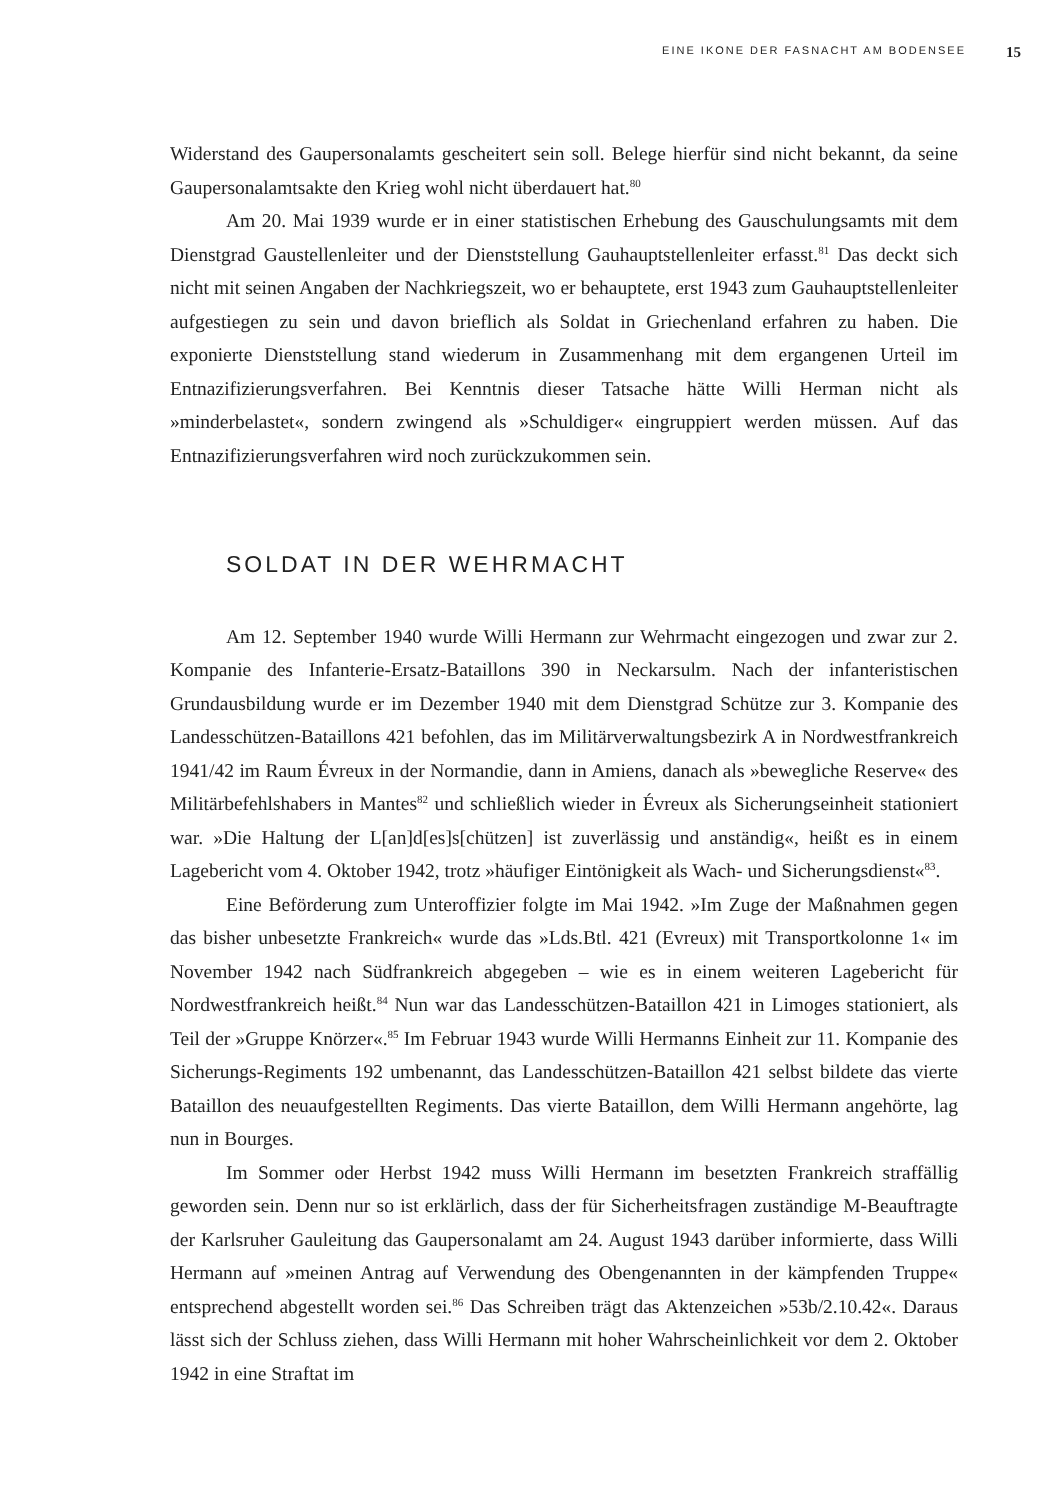EINE IKONE DER FASNACHT AM BODENSEE 15
Widerstand des Gaupersonalamts gescheitert sein soll. Belege hierfür sind nicht bekannt, da seine Gaupersonalamtsakte den Krieg wohl nicht überdauert hat.<sup>80</sup>
Am 20. Mai 1939 wurde er in einer statistischen Erhebung des Gauschulungsamts mit dem Dienstgrad Gaustellenleiter und der Dienststellung Gauhauptstellenleiter erfasst.<sup>81</sup> Das deckt sich nicht mit seinen Angaben der Nachkriegszeit, wo er behauptete, erst 1943 zum Gauhauptstellenleiter aufgestiegen zu sein und davon brieflich als Soldat in Griechenland erfahren zu haben. Die exponierte Dienststellung stand wiederum in Zusammenhang mit dem ergangenen Urteil im Entnazifizierungsverfahren. Bei Kenntnis dieser Tatsache hätte Willi Herman nicht als »minderbelastet«, sondern zwingend als »Schuldiger« eingruppiert werden müssen. Auf das Entnazifizierungsverfahren wird noch zurückzukommen sein.
SOLDAT IN DER WEHRMACHT
Am 12. September 1940 wurde Willi Hermann zur Wehrmacht eingezogen und zwar zur 2. Kompanie des Infanterie-Ersatz-Bataillons 390 in Neckarsulm. Nach der infanteristischen Grundausbildung wurde er im Dezember 1940 mit dem Dienstgrad Schütze zur 3. Kompanie des Landesschützen-Bataillons 421 befohlen, das im Militärverwaltungsbezirk A in Nordwestfrankreich 1941/42 im Raum Évreux in der Normandie, dann in Amiens, danach als »bewegliche Reserve« des Militärbefehlshabers in Mantes<sup>82</sup> und schließlich wieder in Évreux als Sicherungseinheit stationiert war. »Die Haltung der L[an]d[es]s[chützen] ist zuverlässig und anständig«, heißt es in einem Lagebericht vom 4. Oktober 1942, trotz »häufiger Eintönigkeit als Wach- und Sicherungsdienst«<sup>83</sup>.
Eine Beförderung zum Unteroffizier folgte im Mai 1942. »Im Zuge der Maßnahmen gegen das bisher unbesetzte Frankreich« wurde das »Lds.Btl. 421 (Evreux) mit Transportkolonne 1« im November 1942 nach Südfrankreich abgegeben – wie es in einem weiteren Lagebericht für Nordwestfrankreich heißt.<sup>84</sup> Nun war das Landesschützen-Bataillon 421 in Limoges stationiert, als Teil der »Gruppe Knörzer«.<sup>85</sup> Im Februar 1943 wurde Willi Hermanns Einheit zur 11. Kompanie des Sicherungs-Regiments 192 umbenannt, das Landesschützen-Bataillon 421 selbst bildete das vierte Bataillon des neuaufgestellten Regiments. Das vierte Bataillon, dem Willi Hermann angehörte, lag nun in Bourges.
Im Sommer oder Herbst 1942 muss Willi Hermann im besetzten Frankreich straffällig geworden sein. Denn nur so ist erklärlich, dass der für Sicherheitsfragen zuständige M-Beauftragte der Karlsruher Gauleitung das Gaupersonalamt am 24. August 1943 darüber informierte, dass Willi Hermann auf »meinen Antrag auf Verwendung des Obengenannten in der kämpfenden Truppe« entsprechend abgestellt worden sei.<sup>86</sup> Das Schreiben trägt das Aktenzeichen »53b/2.10.42«. Daraus lässt sich der Schluss ziehen, dass Willi Hermann mit hoher Wahrscheinlichkeit vor dem 2. Oktober 1942 in eine Straftat im